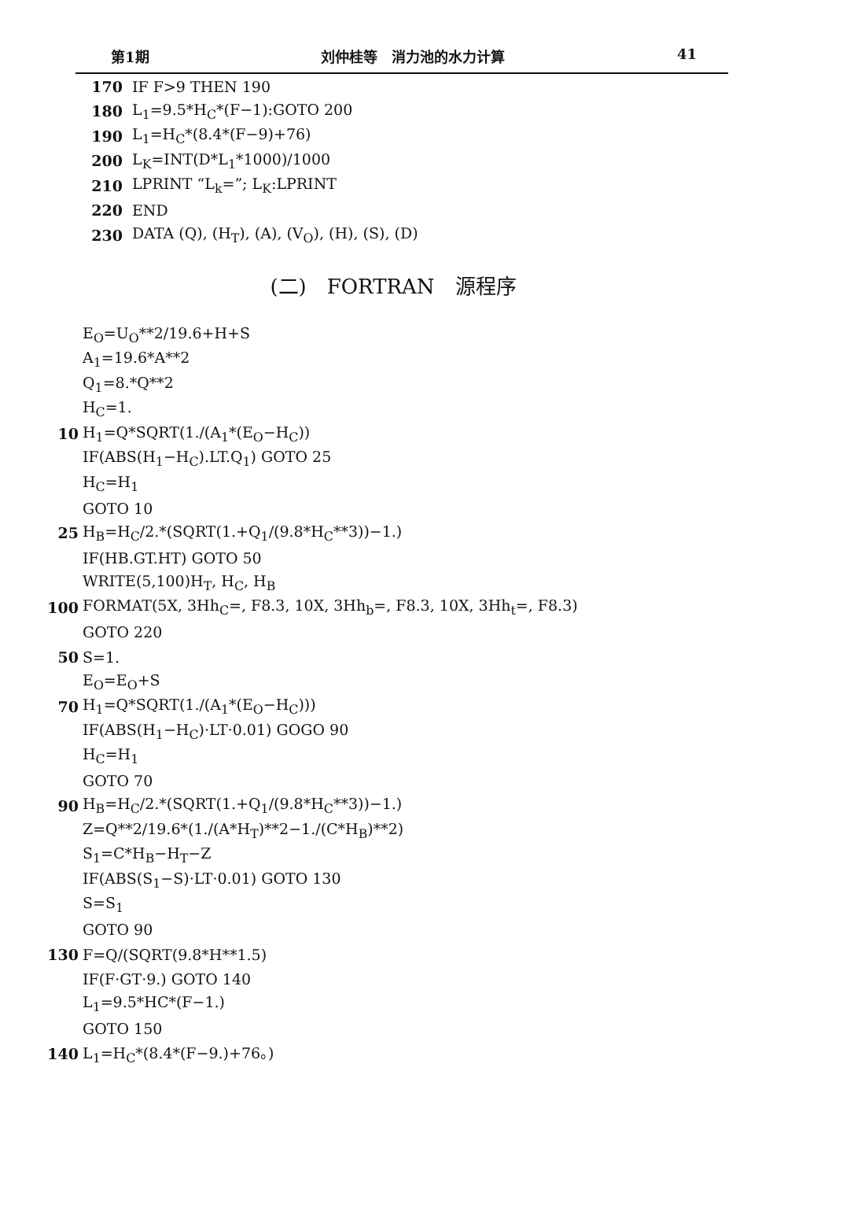第1期 刘仲桂等　消力池的水力计算 41
170 IF F>9 THEN 190
180 L<sub>1</sub>=9.5*H<sub>C</sub>*(F−1):GOTO 200
190 L<sub>1</sub>=H<sub>C</sub>*(8.4*(F−9)+76)
200 L<sub>K</sub>=INT(D*L<sub>1</sub>*1000)/1000
210 LPRINT “L<sub>k</sub>=”; L<sub>K</sub>:LPRINT
220 END
230 DATA (Q), (H<sub>T</sub>), (A), (V<sub>O</sub>), (H), (S), (D)
(二)　FORTRAN　源程序
E<sub>O</sub>=U<sub>O</sub>**2/19.6+H+S
A<sub>1</sub>=19.6*A**2
Q<sub>1</sub>=8.*Q**2
H<sub>C</sub>=1.
10 H<sub>1</sub>=Q*SQRT(1./(A<sub>1</sub>*(E<sub>O</sub>−H<sub>C</sub>))
IF(ABS(H<sub>1</sub>−H<sub>C</sub>).LT.Q<sub>1</sub>) GOTO 25
H<sub>C</sub>=H<sub>1</sub>
GOTO 10
25 H<sub>B</sub>=H<sub>C</sub>/2.*(SQRT(1.+Q<sub>1</sub>/(9.8*H<sub>C</sub>**3))−1.)
IF(HB.GT.HT) GOTO 50
WRITE(5,100)H<sub>T</sub>, H<sub>C</sub>, H<sub>B</sub>
100 FORMAT(5X, 3Hh<sub>C</sub>=, F8.3, 10X, 3Hh<sub>b</sub>=, F8.3, 10X, 3Hh<sub>t</sub>=, F8.3)
GOTO 220
50 S=1.
E<sub>O</sub>=E<sub>O</sub>+S
70 H<sub>1</sub>=Q*SQRT(1./(A<sub>1</sub>*(E<sub>O</sub>−H<sub>C</sub>)))
IF(ABS(H<sub>1</sub>−H<sub>C</sub>)·LT·0.01) GOGO 90
H<sub>C</sub>=H<sub>1</sub>
GOTO 70
90 H<sub>B</sub>=H<sub>C</sub>/2.*(SQRT(1.+Q<sub>1</sub>/(9.8*H<sub>C</sub>**3))−1.)
Z=Q**2/19.6*(1./(A*H<sub>T</sub>)**2−1./(C*H<sub>B</sub>)**2)
S<sub>1</sub>=C*H<sub>B</sub>−H<sub>T</sub>−Z
IF(ABS(S<sub>1</sub>−S)·LT·0.01) GOTO 130
S=S<sub>1</sub>
GOTO 90
130 F=Q/(SQRT(9.8*H**1.5)
IF(F·GT·9.) GOTO 140
L<sub>1</sub>=9.5*HC*(F−1.)
GOTO 150
140 L<sub>1</sub>=H<sub>C</sub>*(8.4*(F−9.)+76。)